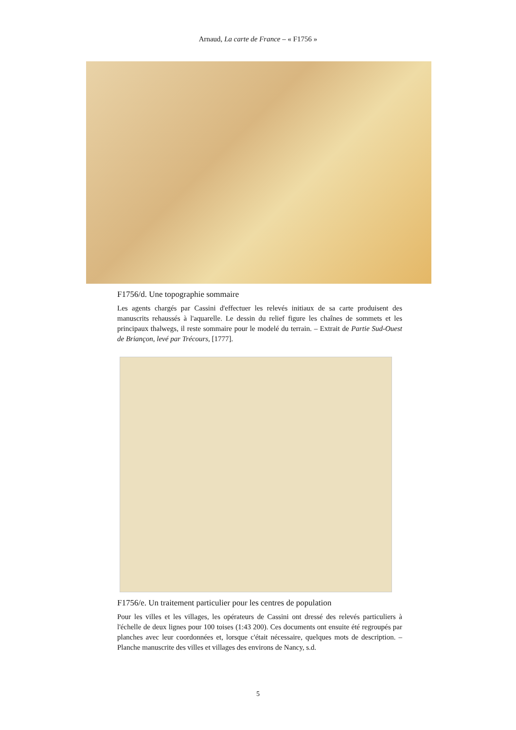Arnaud, La carte de France – « F1756 »
F1756/d. Une topographie sommaire
Les agents chargés par Cassini d'effectuer les relevés initiaux de sa carte produisent des manuscrits rehaussés à l'aquarelle. Le dessin du relief figure les chaînes de sommets et les principaux thalwegs, il reste sommaire pour le modelé du terrain. – Extrait de Partie Sud-Ouest de Briançon, levé par Trécours, [1777].
F1756/e. Un traitement particulier pour les centres de population
Pour les villes et les villages, les opérateurs de Cassini ont dressé des relevés particuliers à l'échelle de deux lignes pour 100 toises (1:43 200). Ces documents ont ensuite été regroupés par planches avec leur coordonnées et, lorsque c'était nécessaire, quelques mots de description. – Planche manuscrite des villes et villages des environs de Nancy, s.d.
5